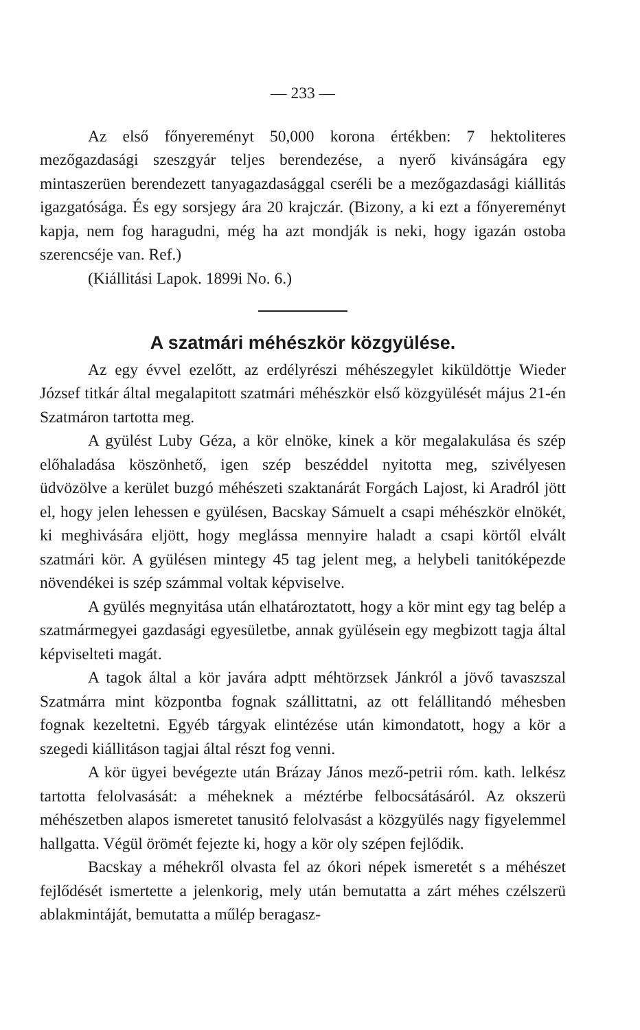— 233 —
Az első főnyereményt 50,000 korona értékben: 7 hektoliteres mezőgazdasági szeszgyár teljes berendezése, a nyerő kivánságára egy mintaszerüen berendezett tanyagazdasággal cseréli be a mezőgazdasági kiállitás igazgatósága. És egy sorsjegy ára 20 krajczár. (Bizony, a ki ezt a főnyereményt kapja, nem fog haragudni, még ha azt mondják is neki, hogy igazán ostoba szerencséje van. Ref.)
(Kiállitási Lapok. 1899i No. 6.)
A szatmári méhészkör közgyülése.
Az egy évvel ezelőtt, az erdélyrészi méhészegylet kiküldöttje Wieder József titkár által megalapitott szatmári méhészkör első közgyülését május 21-én Szatmáron tartotta meg.
A gyülést Luby Géza, a kör elnöke, kinek a kör megalakulása és szép előhaladása köszönhető, igen szép beszéddel nyitotta meg, szivélyesen üdvözölve a kerület buzgó méhészeti szaktanárát Forgách Lajost, ki Aradról jött el, hogy jelen lehessen e gyülésen, Bacskay Sámuelt a csapi méhészkör elnökét, ki meghivására eljött, hogy meglássa mennyire haladt a csapi körtől elvált szatmári kör. A gyülésen mintegy 45 tag jelent meg, a helybeli tanitóképezde növendékei is szép számmal voltak képviselve.
A gyülés megnyitása után elhatároztatott, hogy a kör mint egy tag belép a szatmármegyei gazdasági egyesületbe, annak gyülésein egy megbizott tagja által képviselteti magát.
A tagok által a kör javára adptt méhtörzsek Jánkról a jövő tavaszszal Szatmárra mint központba fognak szállittatni, az ott felállitandó méhesben fognak kezeltetni. Egyéb tárgyak elintézése után kimondatott, hogy a kör a szegedi kiállitáson tagjai által részt fog venni.
A kör ügyei bevégezte után Brázay János mező-petrii róm. kath. lelkész tartotta felolvasását: a méheknek a méztérbe felbocsátásáról. Az okszerü méhészetben alapos ismeretet tanusitó felolvasást a közgyülés nagy figyelemmel hallgatta. Végül örömét fejezte ki, hogy a kör oly szépen fejlődik.
Bacskay a méhekről olvasta fel az ókori népek ismeretét s a méhészet fejlődését ismertette a jelenkorig, mely után bemutatta a zárt méhes czélszerü ablakmintáját, bemutatta a műlép beragasz-